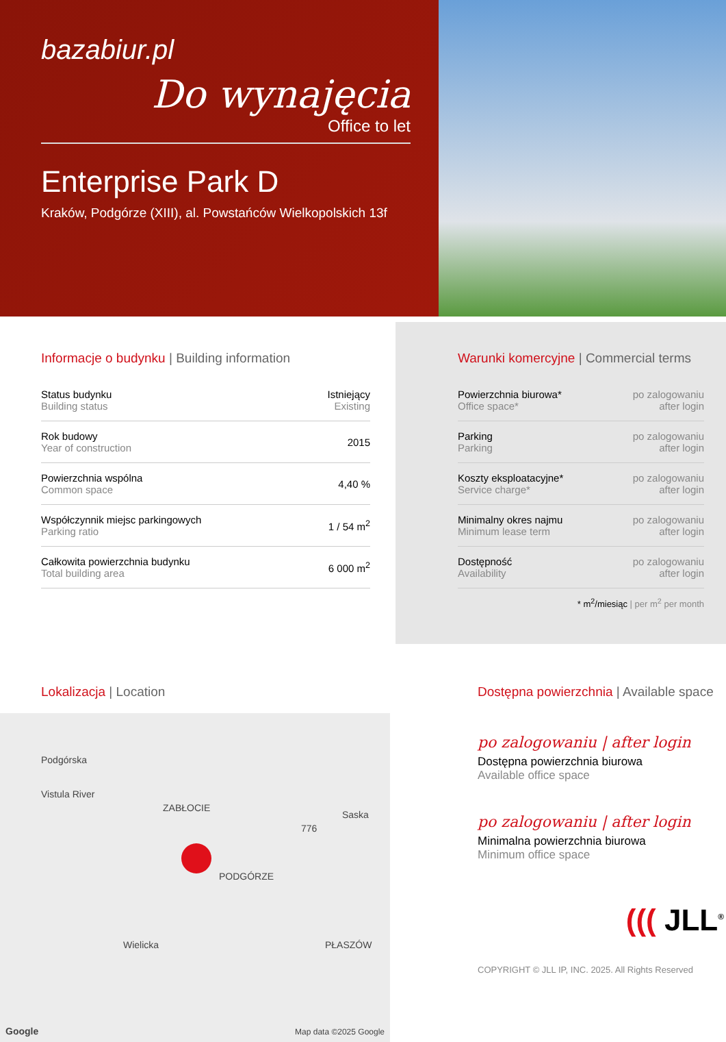bazabiur.pl
Do wynajęcia
Office to let
Enterprise Park D
Kraków, Podgórze (XIII), al. Powstańców Wielkopolskich 13f
Informacje o budynku | Building information
| Status budynku Building status | Istniejący Existing |
| Rok budowy Year of construction | 2015 |
| Powierzchnia wspólna Common space | 4,40 % |
| Współczynnik miejsc parkingowych Parking ratio | 1 / 54 m<sup>2</sup> |
| Całkowita powierzchnia budynku Total building area | 6 000 m<sup>2</sup> |
Warunki komercyjne | Commercial terms
| Powierzchnia biurowa* Office space* | po zalogowaniu after login |
| Parking Parking | po zalogowaniu after login |
| Koszty eksploatacyjne* Service charge* | po zalogowaniu after login |
| Minimalny okres najmu Minimum lease term | po zalogowaniu after login |
| Dostępność Availability | po zalogowaniu after login |
* m<sup>2</sup>/miesiąc | per m<sup>2</sup> per month
Lokalizacja | Location
Podgórska
Vistula River
ZABŁOCIE
PODGÓRZE
PŁASZÓW
776
Wielicka
Saska
Google Map data ©2025 Google
Dostępna powierzchnia | Available space
po zalogowaniu | after login
Dostępna powierzchnia biurowa
Available office space
po zalogowaniu | after login
Minimalna powierzchnia biurowa
Minimum office space
((( JLL<sup>®</sup>
COPYRIGHT © JLL IP, INC. 2025. All Rights Reserved